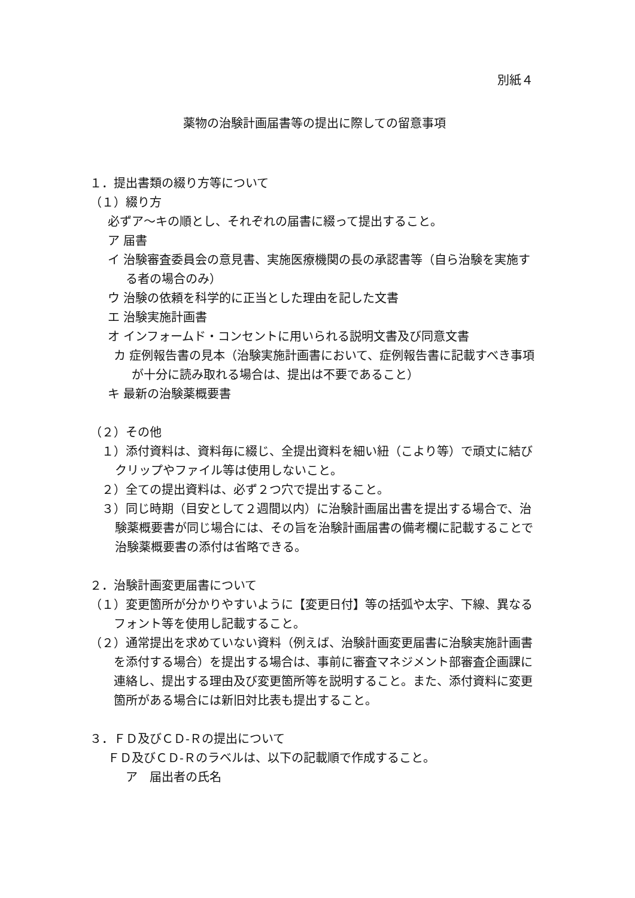別紙４
薬物の治験計画届書等の提出に際しての留意事項
１．提出書類の綴り方等について
（１）綴り方
必ずア～キの順とし、それぞれの届書に綴って提出すること。
ア 届書
イ 治験審査委員会の意見書、実施医療機関の長の承認書等（自ら治験を実施する者の場合のみ）
ウ 治験の依頼を科学的に正当とした理由を記した文書
エ 治験実施計画書
オ インフォームド・コンセントに用いられる説明文書及び同意文書
カ 症例報告書の見本（治験実施計画書において、症例報告書に記載すべき事項が十分に読み取れる場合は、提出は不要であること）
キ 最新の治験薬概要書
（２）その他
１）添付資料は、資料毎に綴じ、全提出資料を細い紐（こより等）で頑丈に結びクリップやファイル等は使用しないこと。
２）全ての提出資料は、必ず２つ穴で提出すること。
３）同じ時期（目安として２週間以内）に治験計画届出書を提出する場合で、治験薬概要書が同じ場合には、その旨を治験計画届書の備考欄に記載することで治験薬概要書の添付は省略できる。
２．治験計画変更届書について
（１）変更箇所が分かりやすいように【変更日付】等の括弧や太字、下線、異なるフォント等を使用し記載すること。
（２）通常提出を求めていない資料（例えば、治験計画変更届書に治験実施計画書を添付する場合）を提出する場合は、事前に審査マネジメント部審査企画課に連絡し、提出する理由及び変更箇所等を説明すること。また、添付資料に変更箇所がある場合には新旧対比表も提出すること。
３．ＦＤ及びＣＤ-Ｒの提出について
ＦＤ及びＣＤ-Ｒのラベルは、以下の記載順で作成すること。
ア　届出者の氏名